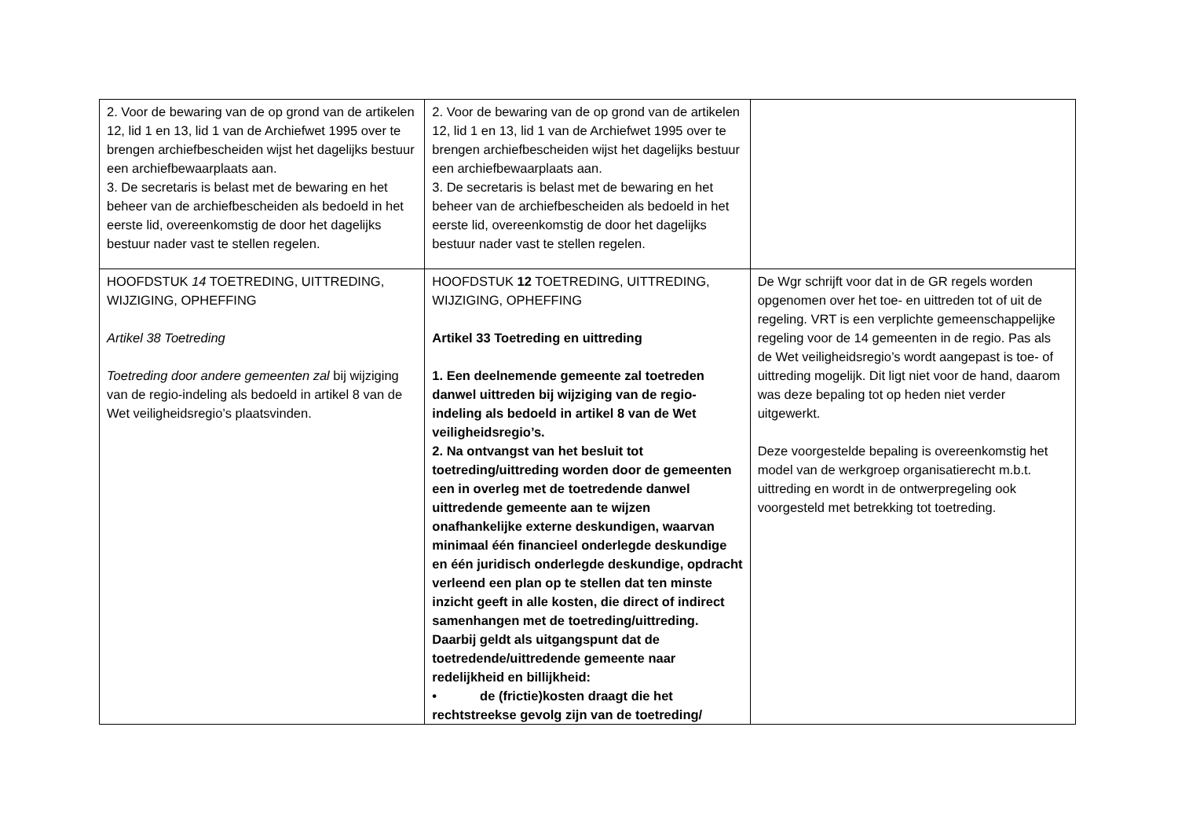| 2. Voor de bewaring van de op grond van de artikelen 12, lid 1 en 13, lid 1 van de Archiefwet 1995 over te brengen archiefbescheiden wijst het dagelijks bestuur een archiefbewaarplaats aan. 3. De secretaris is belast met de bewaring en het beheer van de archiefbescheiden als bedoeld in het eerste lid, overeenkomstig de door het dagelijks bestuur nader vast te stellen regelen. | 2. Voor de bewaring van de op grond van de artikelen 12, lid 1 en 13, lid 1 van de Archiefwet 1995 over te brengen archiefbescheiden wijst het dagelijks bestuur een archiefbewaarplaats aan. 3. De secretaris is belast met de bewaring en het beheer van de archiefbescheiden als bedoeld in het eerste lid, overeenkomstig de door het dagelijks bestuur nader vast te stellen regelen. | |
| HOOFDSTUK 14 TOETREDING, UITTREDING, WIJZIGING, OPHEFFING Artikel 38 Toetreding Toetreding door andere gemeenten zal bij wijziging van de regio-indeling als bedoeld in artikel 8 van de Wet veiligheidsregio’s plaatsvinden. | HOOFDSTUK 12 TOETREDING, UITTREDING, WIJZIGING, OPHEFFING Artikel 33 Toetreding en uittreding 1. Een deelnemende gemeente zal toetreden danwel uittreden bij wijziging van de regio-indeling als bedoeld in artikel 8 van de Wet veiligheidsregio’s. 2. Na ontvangst van het besluit tot toetreding/uittreding worden door de gemeenten een in overleg met de toetredende danwel uittredende gemeente aan te wijzen onafhankelijke externe deskundigen, waarvan minimaal één financieel onderlegde deskundige en één juridisch onderlegde deskundige, opdracht verleend een plan op te stellen dat ten minste inzicht geeft in alle kosten, die direct of indirect samenhangen met de toetreding/uittreding. Daarbij geldt als uitgangspunt dat de toetredende/uittredende gemeente naar redelijkheid en billijkheid: • de (frictie)kosten draagt die het rechtstreekse gevolg zijn van de toetreding/ | De Wgr schrijft voor dat in de GR regels worden opgenomen over het toe- en uittreden tot of uit de regeling. VRT is een verplichte gemeenschappelijke regeling voor de 14 gemeenten in de regio. Pas als de Wet veiligheidsregio’s wordt aangepast is toe- of uittreding mogelijk. Dit ligt niet voor de hand, daarom was deze bepaling tot op heden niet verder uitgewerkt. Deze voorgestelde bepaling is overeenkomstig het model van de werkgroep organisatierecht m.b.t. uittreding en wordt in de ontwerpregeling ook voorgesteld met betrekking tot toetreding. |